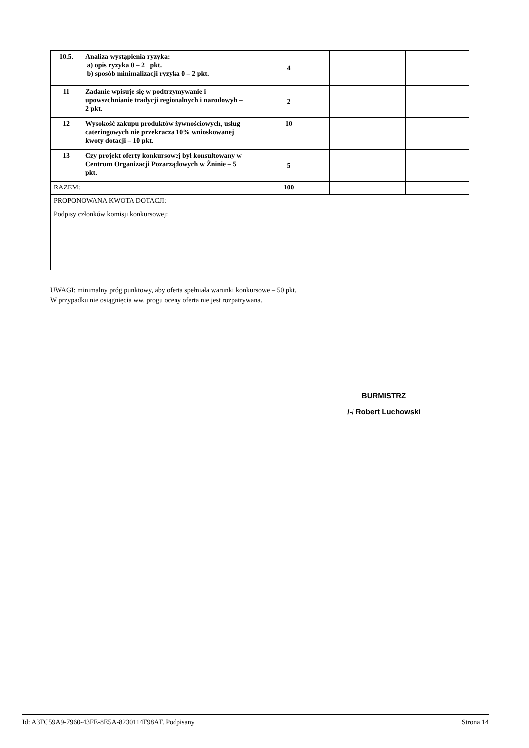| 10.5. | Analiza wystąpienia ryzyka: a) opis ryzyka 0 – 2 pkt. b) sposób minimalizacji ryzyka 0 – 2 pkt. | 4 | | |
| 11 | Zadanie wpisuje się w podtrzymywanie i upowszchnianie tradycji regionalnych i narodowyh – 2 pkt. | 2 | | |
| 12 | Wysokość zakupu produktów żywnościowych, usług cateringowych nie przekracza 10% wnioskowanej kwoty dotacji – 10 pkt. | 10 | | |
| 13 | Czy projekt oferty konkursowej był konsultowany w Centrum Organizacji Pozarządowych w Żninie – 5 pkt. | 5 | | |
| RAZEM: | | 100 | | |
| PROPONOWANA KWOTA DOTACJI: | | | | |
| Podpisy członków komisji konkursowej: | | | | |
UWAGI: minimalny próg punktowy, aby oferta spełniała warunki konkursowe – 50 pkt.
W przypadku nie osiągnięcia ww. progu oceny oferta nie jest rozpatrywana.
BURMISTRZ
/-/ Robert Luchowski
Id: A3FC59A9-7960-43FE-8E5A-8230114F98AF. Podpisany Strona 14